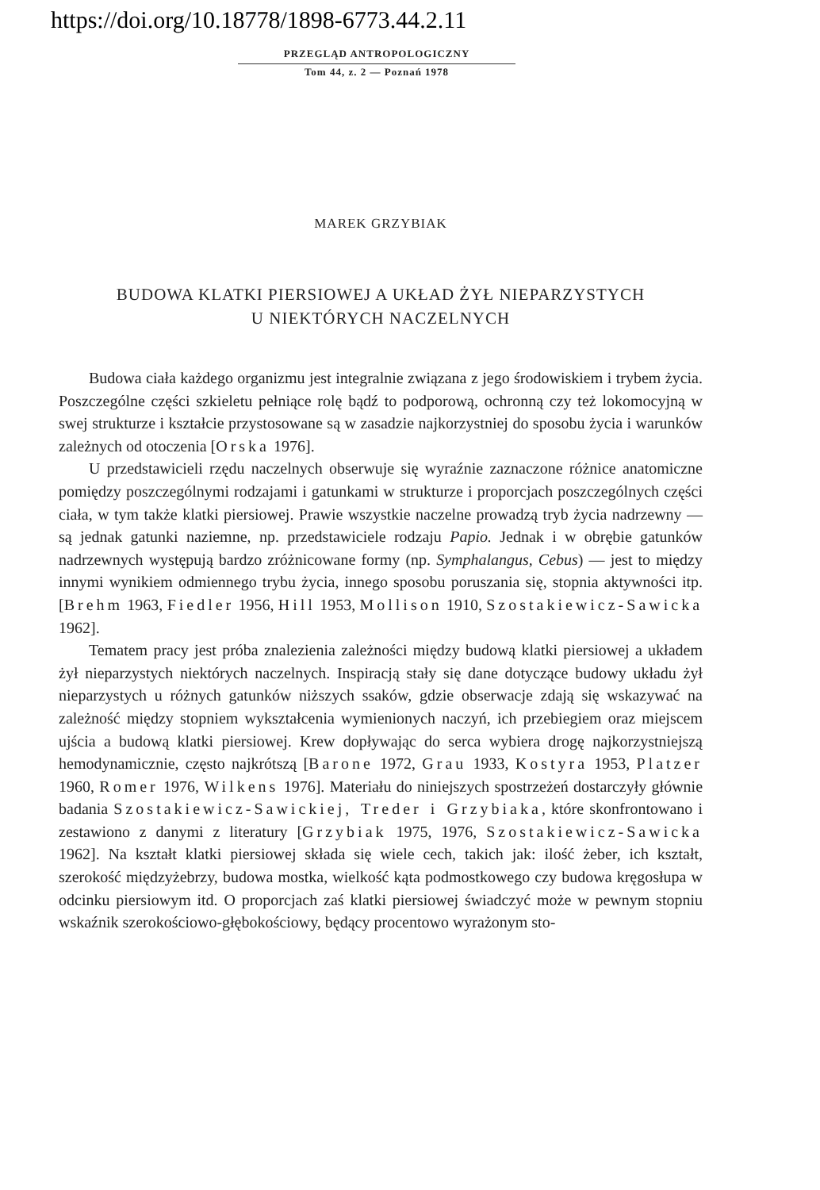https://doi.org/10.18778/1898-6773.44.2.11
PRZEGLĄD ANTROPOLOGICZNY
Tom 44, z. 2 — Poznań 1978
MAREK GRZYBIAK
BUDOWA KLATKI PIERSIOWEJ A UKŁAD ŻYŁ NIEPARZYSTYCH
U NIEKTÓRYCH NACZELNYCH
Budowa ciała każdego organizmu jest integralnie związana z jego środowiskiem i trybem życia. Poszczególne części szkieletu pełniące rolę bądź to podporową, ochronną czy też lokomocyjną w swej strukturze i kształcie przystosowane są w zasadzie najkorzystniej do sposobu życia i warunków zależnych od otoczenia [Orska 1976].
U przedstawicieli rzędu naczelnych obserwuje się wyraźnie zaznaczone różnice anatomiczne pomiędzy poszczególnymi rodzajami i gatunkami w strukturze i proporcjach poszczególnych części ciała, w tym także klatki piersiowej. Prawie wszystkie naczelne prowadzą tryb życia nadrzewny — są jednak gatunki naziemne, np. przedstawiciele rodzaju Papio. Jednak i w obrębie gatunków nadrzewnych występują bardzo zróżnicowane formy (np. Symphalangus, Cebus) — jest to między innymi wynikiem odmiennego trybu życia, innego sposobu poruszania się, stopnia aktywności itp. [Brehm 1963, Fiedler 1956, Hill 1953, Mollison 1910, Szostakiewicz-Sawicka 1962].
Tematem pracy jest próba znalezienia zależności między budową klatki piersiowej a układem żył nieparzystych niektórych naczelnych. Inspiracją stały się dane dotyczące budowy układu żył nieparzystych u różnych gatunków niższych ssaków, gdzie obserwacje zdają się wskazywać na zależność między stopniem wykształcenia wymienionych naczyń, ich przebiegiem oraz miejscem ujścia a budową klatki piersiowej. Krew dopływając do serca wybiera drogę najkorzystniejszą hemodynamicznie, często najkrótszą [Barone 1972, Grau 1933, Kostyra 1953, Platzer 1960, Romer 1976, Wilkens 1976]. Materiału do niniejszych spostrzeżeń dostarczyły głównie badania Szostakiewicz-Sawickiej, Treder i Grzybiaka, które skonfrontowano i zestawiono z danymi z literatury [Grzybiak 1975, 1976, Szostakiewicz-Sawicka 1962]. Na kształt klatki piersiowej składa się wiele cech, takich jak: ilość żeber, ich kształt, szerokość międzyżebrzy, budowa mostka, wielkość kąta podmostkowego czy budowa kręgosłupa w odcinku piersiowym itd. O proporcjach zaś klatki piersiowej świadczyć może w pewnym stopniu wskaźnik szerokościowo-głębokościowy, będący procentowo wyrażonym sto-